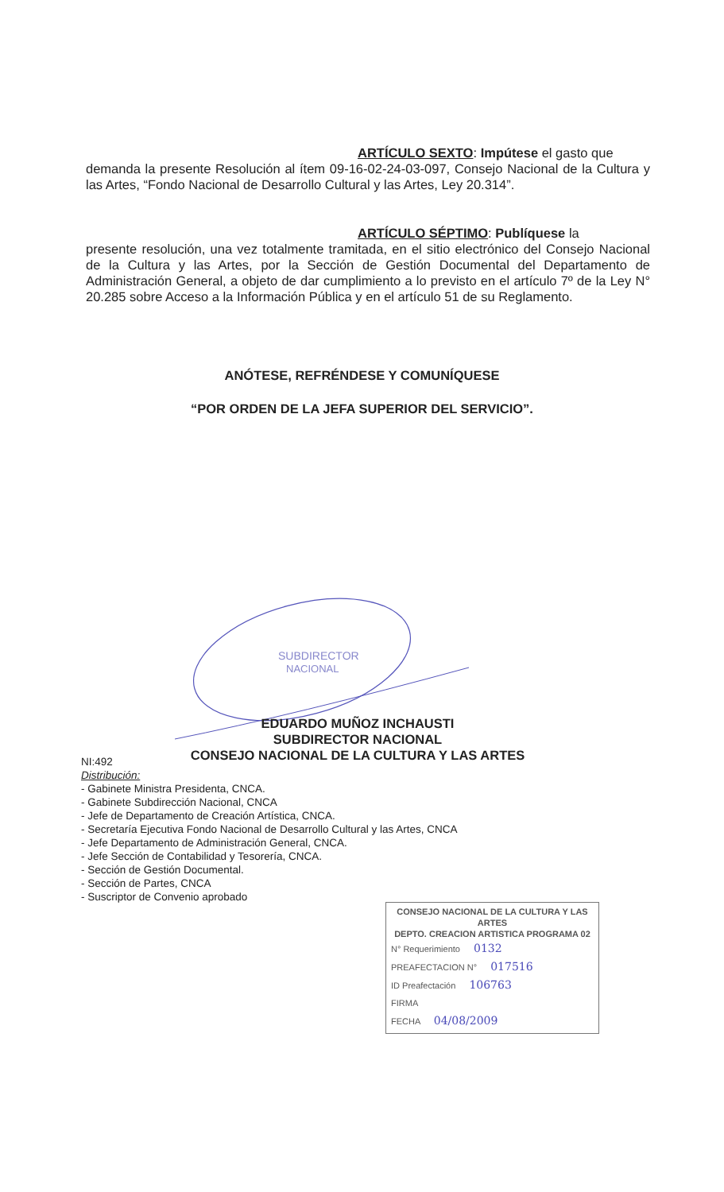ARTÍCULO SEXTO: Impútese el gasto que
demanda la presente Resolución al ítem 09-16-02-24-03-097, Consejo Nacional de la Cultura y las Artes, “Fondo Nacional de Desarrollo Cultural y las Artes, Ley 20.314”.
ARTÍCULO SÉPTIMO: Publíquese la
presente resolución, una vez totalmente tramitada, en el sitio electrónico del Consejo Nacional de la Cultura y las Artes, por la Sección de Gestión Documental del Departamento de Administración General, a objeto de dar cumplimiento a lo previsto en el artículo 7º de la Ley N° 20.285 sobre Acceso a la Información Pública y en el artículo 51 de su Reglamento.
ANÓTESE, REFRÉNDESE Y COMUNÍQUESE
“POR ORDEN DE LA JEFA SUPERIOR DEL SERVICIO”.
SUBDIRECTOR
NACIONAL
EDUARDO MUÑOZ INCHAUSTI
SUBDIRECTOR NACIONAL
CONSEJO NACIONAL DE LA CULTURA Y LAS ARTES
NI:492
Distribución:
- Gabinete Ministra Presidenta, CNCA.
- Gabinete Subdirección Nacional, CNCA
- Jefe de Departamento de Creación Artística, CNCA.
- Secretaría Ejecutiva Fondo Nacional de Desarrollo Cultural y las Artes, CNCA
- Jefe Departamento de Administración General, CNCA.
- Jefe Sección de Contabilidad y Tesorería, CNCA.
- Sección de Gestión Documental.
- Sección de Partes, CNCA
- Suscriptor de Convenio aprobado
CONSEJO NACIONAL DE LA CULTURA Y LAS ARTES
DEPTO. CREACION ARTISTICA PROGRAMA 02
N° Requerimiento 0132
PREAFECTACION N° 017516
ID Preafectación 106763
FIRMA
FECHA 04/08/2009